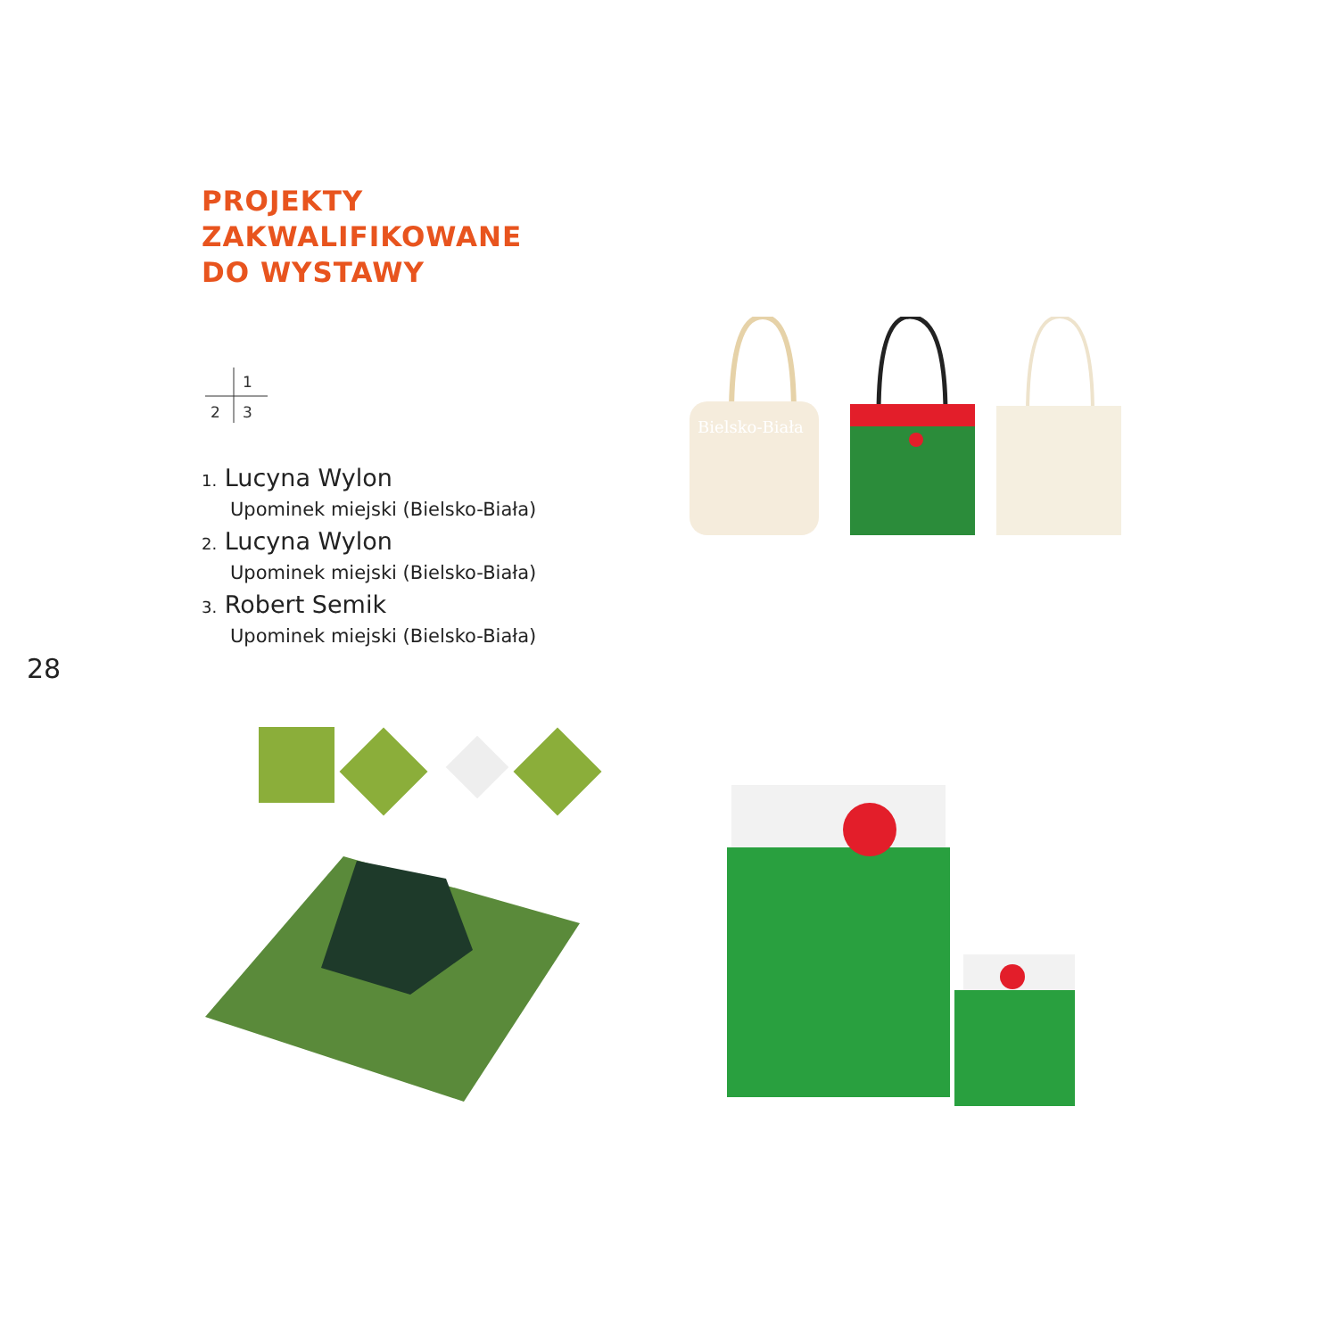PROJEKTY
ZAKWALIFIKOWANE
DO WYSTAWY
1
2 3
1. Lucyna Wylon
Upominek miejski (Bielsko-Biała)
2. Lucyna Wylon
Upominek miejski (Bielsko-Biała)
3. Robert Semik
Upominek miejski (Bielsko-Biała)
28
Bielsko-Biała